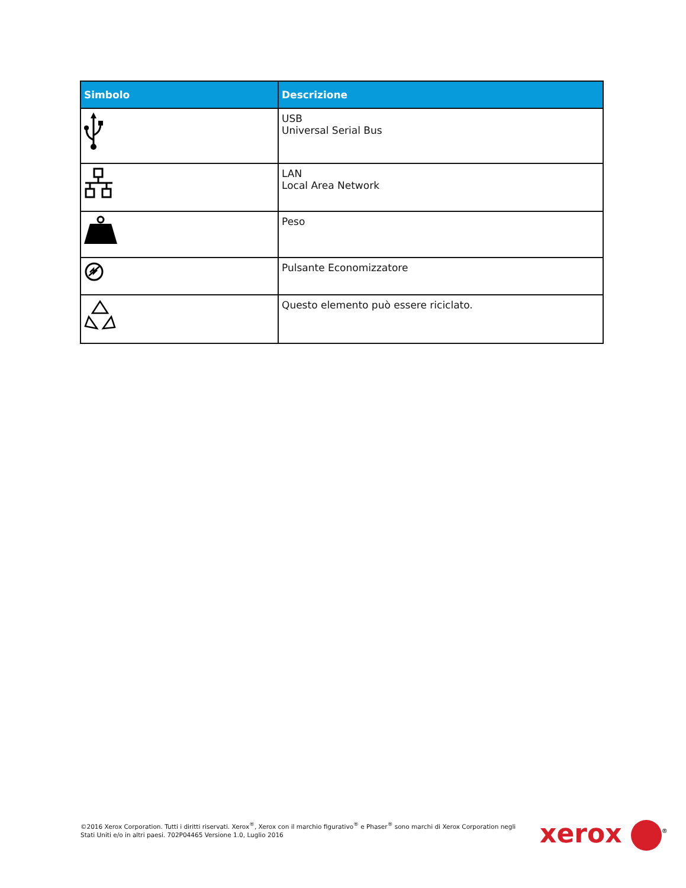| Simbolo | Descrizione |
| --- | --- |
| | USB Universal Serial Bus |
| | LAN Local Area Network |
| | Peso |
| | Pulsante Economizzatore |
| | Questo elemento può essere riciclato. |
©2016 Xerox Corporation. Tutti i diritti riservati. Xerox<sup>®</sup>, Xerox con il marchio figurativo<sup>®</sup> e Phaser<sup>®</sup> sono marchi di Xerox Corporation negli Stati Uniti e/o in altri paesi. 702P04465 Versione 1.0, Luglio 2016
xerox <sup>®</sup>